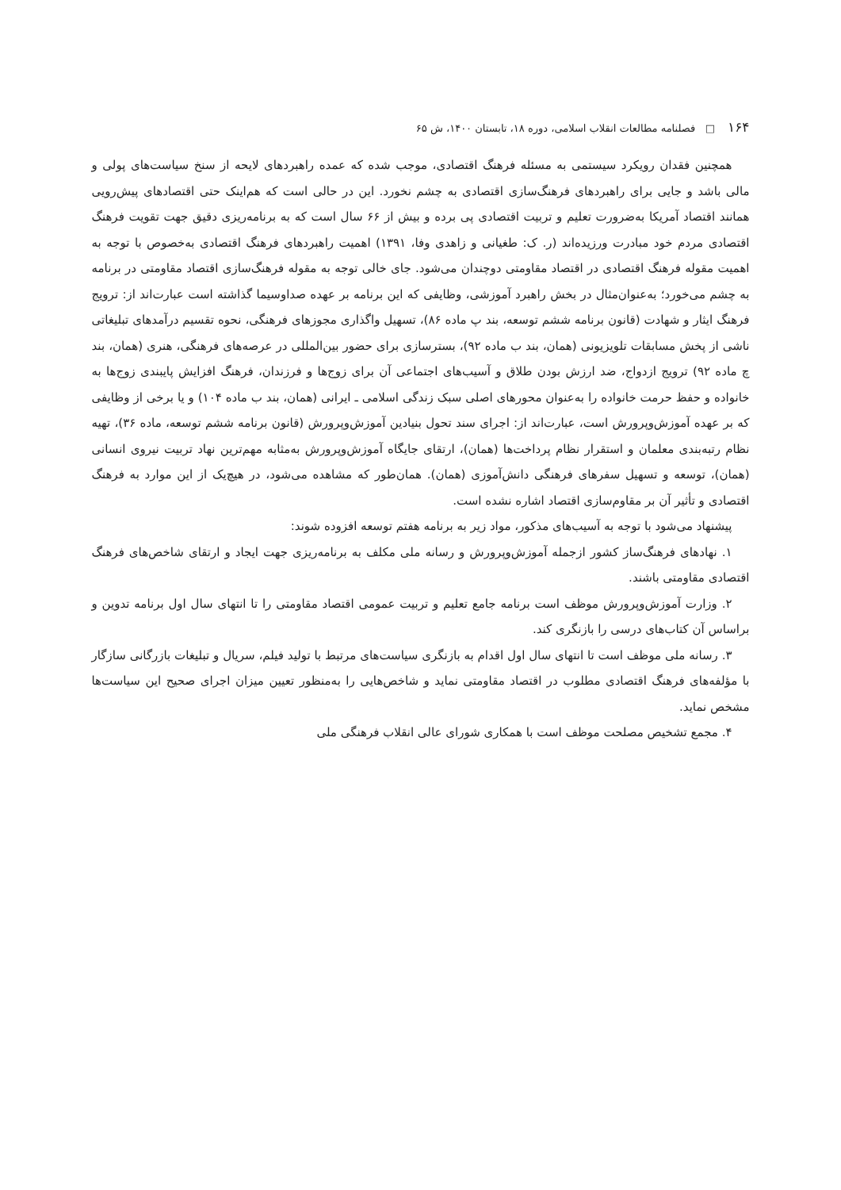۱۶۴ □ فصلنامه مطالعات انقلاب اسلامی، دوره ۱۸، تابستان ۱۴۰۰، ش ۶۵
همچنین فقدان رویکرد سیستمی به مسئله فرهنگ اقتصادی، موجب شده که عمده راهبردهای لایحه از سنخ سیاست‌های پولی و مالی باشد و جایی برای راهبردهای فرهنگ‌سازی اقتصادی به چشم نخورد. این در حالی است که هم‌اینک حتی اقتصادهای پیش‌رویی همانند اقتصاد آمریکا به‌ضرورت تعلیم و تربیت اقتصادی پی برده و بیش از ۶۶ سال است که به برنامه‌ریزی دقیق جهت تقویت فرهنگ اقتصادی مردم خود مبادرت ورزیده‌اند (ر. ک: طغیانی و زاهدی وفا، ۱۳۹۱) اهمیت راهبردهای فرهنگ اقتصادی به‌خصوص با توجه به اهمیت مقوله فرهنگ اقتصادی در اقتصاد مقاومتی دوچندان می‌شود. جای خالی توجه به مقوله فرهنگ‌سازی اقتصاد مقاومتی در برنامه به چشم می‌خورد؛ به‌عنوان‌مثال در بخش راهبرد آموزشی، وظایفی که این برنامه بر عهده صداوسیما گذاشته است عبارت‌اند از: ترویج فرهنگ ایثار و شهادت (قانون برنامه ششم توسعه، بند پ ماده ۸۶)، تسهیل واگذاری مجوزهای فرهنگی، نحوه تقسیم درآمدهای تبلیغاتی ناشی از پخش مسابقات تلویزیونی (همان، بند ب ماده ۹۲)، بسترسازی برای حضور بین‌المللی در عرصه‌های فرهنگی، هنری (همان، بند چ ماده ۹۲) ترویج ازدواج، ضد ارزش بودن طلاق و آسیب‌های اجتماعی آن برای زوج‌ها و فرزندان، فرهنگ افزایش پایبندی زوج‌ها به خانواده و حفظ حرمت خانواده را به‌عنوان محورهای اصلی سبک زندگی اسلامی ـ ایرانی (همان، بند ب ماده ۱۰۴) و یا برخی از وظایفی که بر عهده آموزش‌وپرورش است، عبارت‌اند از: اجرای سند تحول بنیادین آموزش‌وپرورش (قانون برنامه ششم توسعه، ماده ۳۶)، تهیه نظام رتبه‌بندی معلمان و استقرار نظام پرداخت‌ها (همان)، ارتقای جایگاه آموزش‌وپرورش به‌مثابه مهم‌ترین نهاد تربیت نیروی انسانی (همان)، توسعه و تسهیل سفرهای فرهنگی دانش‌آموزی (همان). همان‌طور که مشاهده می‌شود، در هیچ‌یک از این موارد به فرهنگ اقتصادی و تأثیر آن بر مقاوم‌سازی اقتصاد اشاره نشده است.
پیشنهاد می‌شود با توجه به آسیب‌های مذکور، مواد زیر به برنامه هفتم توسعه افزوده شوند:
۱. نهادهای فرهنگ‌ساز کشور ازجمله آموزش‌وپرورش و رسانه ملی مکلف به برنامه‌ریزی جهت ایجاد و ارتقای شاخص‌های فرهنگ اقتصادی مقاومتی باشند.
۲. وزارت آموزش‌وپرورش موظف است برنامه جامع تعلیم و تربیت عمومی اقتصاد مقاومتی را تا انتهای سال اول برنامه تدوین و براساس آن کتاب‌های درسی را بازنگری کند.
۳. رسانه ملی موظف است تا انتهای سال اول اقدام به بازنگری سیاست‌های مرتبط با تولید فیلم، سریال و تبلیغات بازرگانی سازگار با مؤلفه‌های فرهنگ اقتصادی مطلوب در اقتصاد مقاومتی نماید و شاخص‌هایی را به‌منظور تعیین میزان اجرای صحیح این سیاست‌ها مشخص نماید.
۴. مجمع تشخیص مصلحت موظف است با همکاری شورای عالی انقلاب فرهنگی ملی